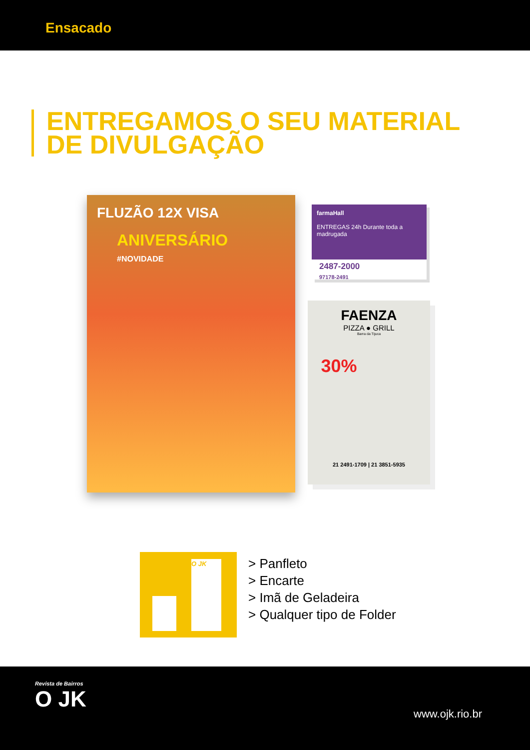Ensacado
ENTREGAMOS O SEU MATERIAL
DE DIVULGAÇÃO
FLUZÃO 12X VISA
ANIVERSÁRIO
#NOVIDADE
farmaHall
ENTREGAS 24h Durante toda a madrugada
2487-2000
97178-2491
FAENZA
PIZZA ● GRILL
Barra da Tijuca
30%
21 2491-1709 | 21 3851-5935
O JK
> Panfleto
> Encarte
> Imã de Geladeira
> Qualquer tipo de Folder
Revista de Bairros
O JK
www.ojk.rio.br